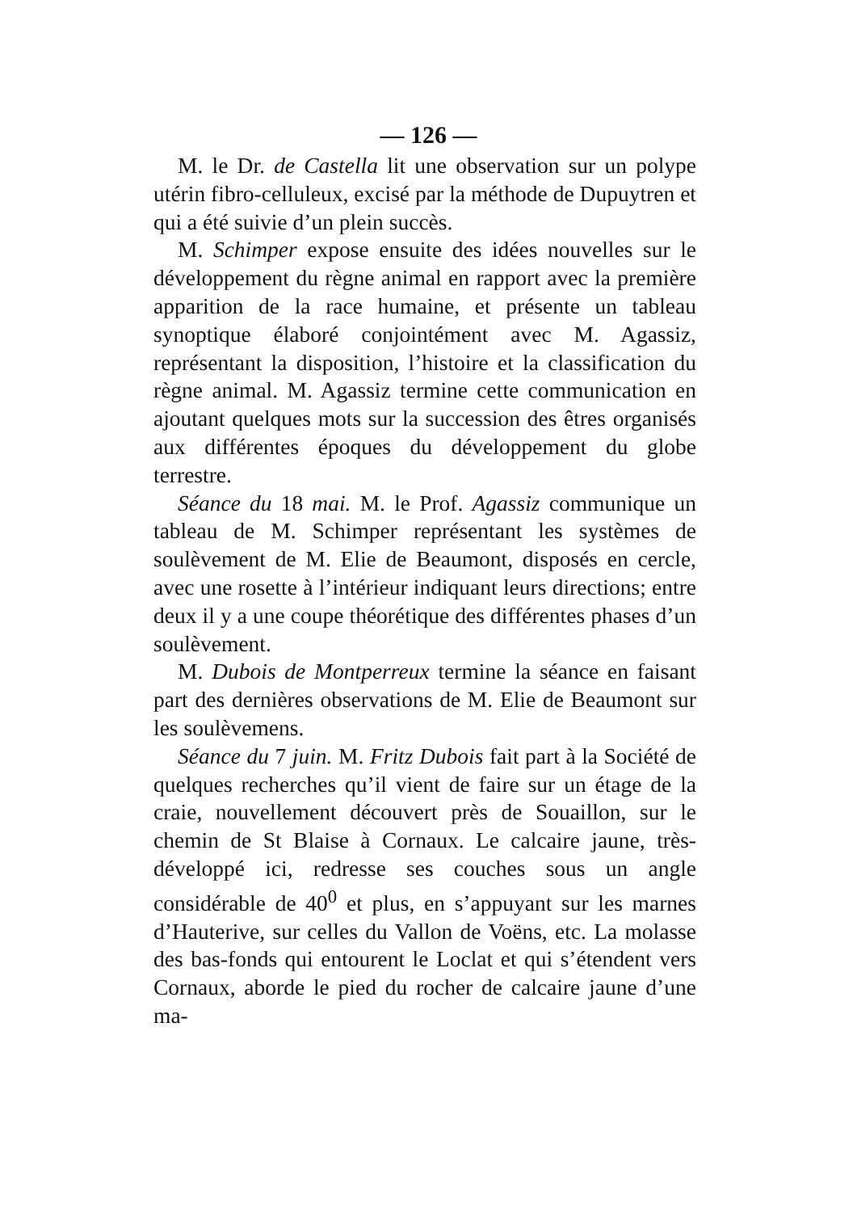— 126 —
M. le Dr. de Castella lit une observation sur un polype utérin fibro-celluleux, excisé par la méthode de Dupuytren et qui a été suivie d’un plein succès.
M. Schimper expose ensuite des idées nouvelles sur le développement du règne animal en rapport avec la première apparition de la race humaine, et présente un tableau synoptique élaboré conjointément avec M. Agassiz, représentant la disposition, l’histoire et la classification du règne animal. M. Agassiz termine cette communication en ajoutant quelques mots sur la succession des êtres organisés aux différentes époques du développement du globe terrestre.
Séance du 18 mai. M. le Prof. Agassiz communique un tableau de M. Schimper représentant les systèmes de soulèvement de M. Elie de Beaumont, disposés en cercle, avec une rosette à l’intérieur indiquant leurs directions; entre deux il y a une coupe théorétique des différentes phases d’un soulèvement.
M. Dubois de Montperreux termine la séance en faisant part des dernières observations de M. Elie de Beaumont sur les soulèvemens.
Séance du 7 juin. M. Fritz Dubois fait part à la Société de quelques recherches qu’il vient de faire sur un étage de la craie, nouvellement découvert près de Souaillon, sur le chemin de St Blaise à Cornaux. Le calcaire jaune, très-développé ici, redresse ses couches sous un angle considérable de 40<sup>0</sup> et plus, en s’appuyant sur les marnes d’Hauterive, sur celles du Vallon de Voëns, etc. La molasse des bas-fonds qui entourent le Loclat et qui s’étendent vers Cornaux, aborde le pied du rocher de calcaire jaune d’une ma-